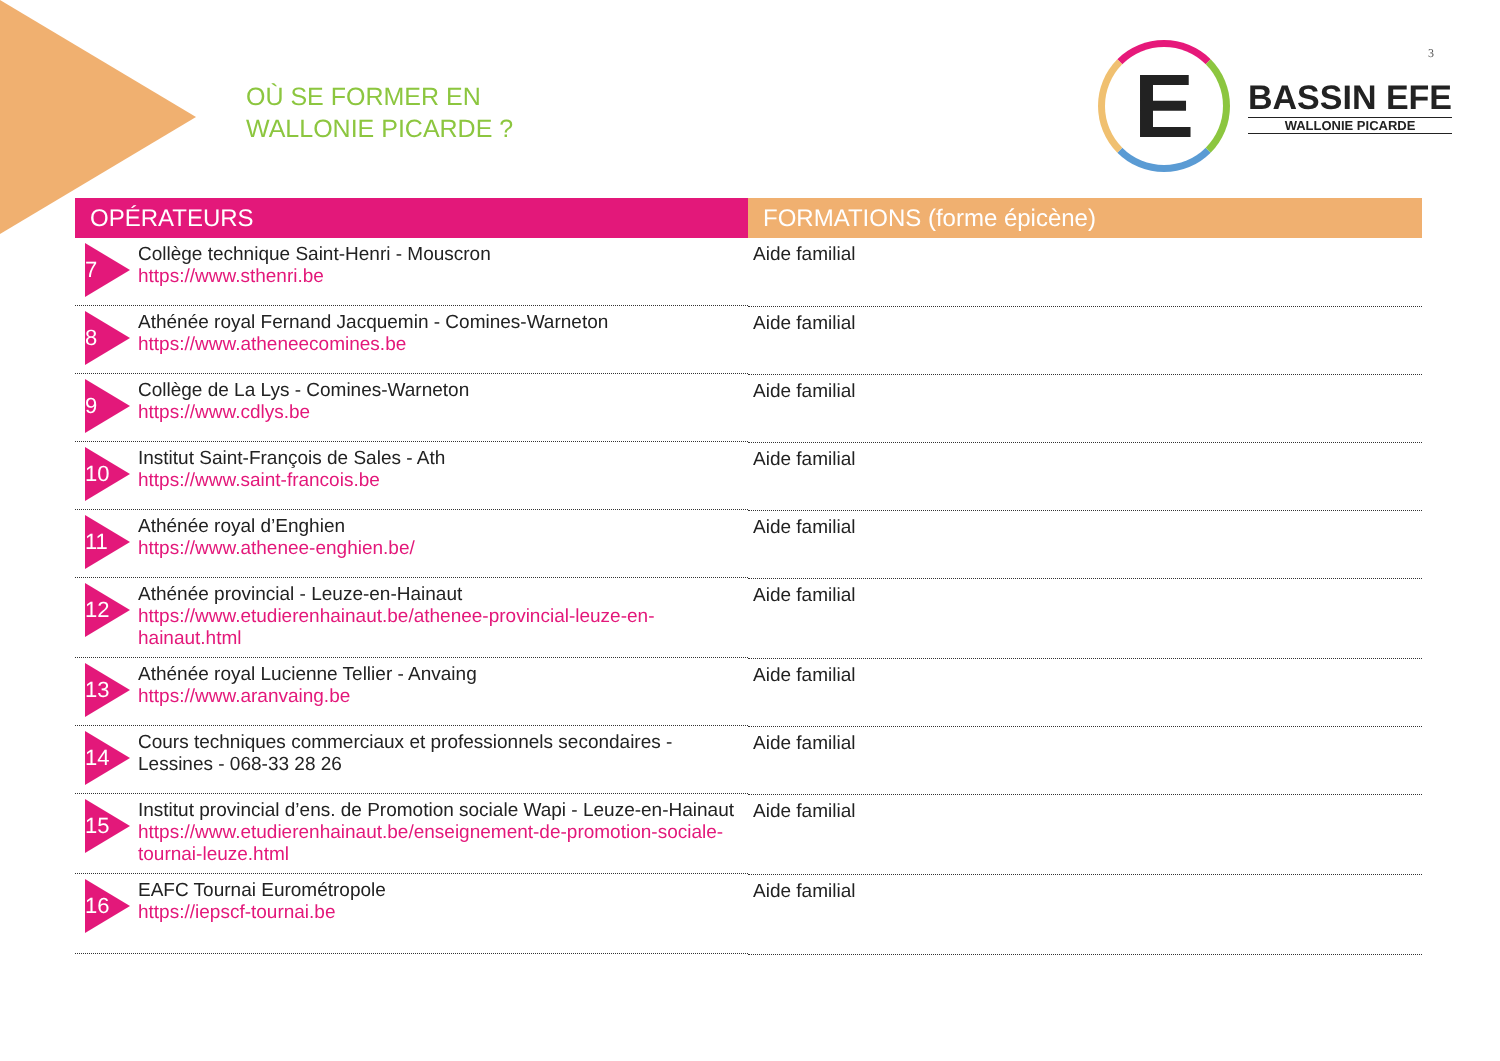OÙ SE FORMER EN
WALLONIE PICARDE ?
E
BASSIN EFE
WALLONIE PICARDE
3
| OPÉRATEURS | FORMATIONS (forme épicène) |
| --- | --- |
| 7 Collège technique Saint-Henri - Mouscron https://www.sthenri.be | Aide familial |
| 8 Athénée royal Fernand Jacquemin - Comines-Warneton https://www.atheneecomines.be | Aide familial |
| 9 Collège de La Lys - Comines-Warneton https://www.cdlys.be | Aide familial |
| 10 Institut Saint-François de Sales - Ath https://www.saint-francois.be | Aide familial |
| 11 Athénée royal d’Enghien https://www.athenee-enghien.be/ | Aide familial |
| 12 Athénée provincial - Leuze-en-Hainaut https://www.etudierenhainaut.be/athenee-provincial-leuze-en-hainaut.html | Aide familial |
| 13 Athénée royal Lucienne Tellier - Anvaing https://www.aranvaing.be | Aide familial |
| 14 Cours techniques commerciaux et professionnels secondaires - Lessines - 068-33 28 26 | Aide familial |
| 15 Institut provincial d’ens. de Promotion sociale Wapi - Leuze-en-Hainaut https://www.etudierenhainaut.be/enseignement-de-promotion-sociale-tournai-leuze.html | Aide familial |
| 16 EAFC Tournai Eurométropole https://iepscf-tournai.be | Aide familial |